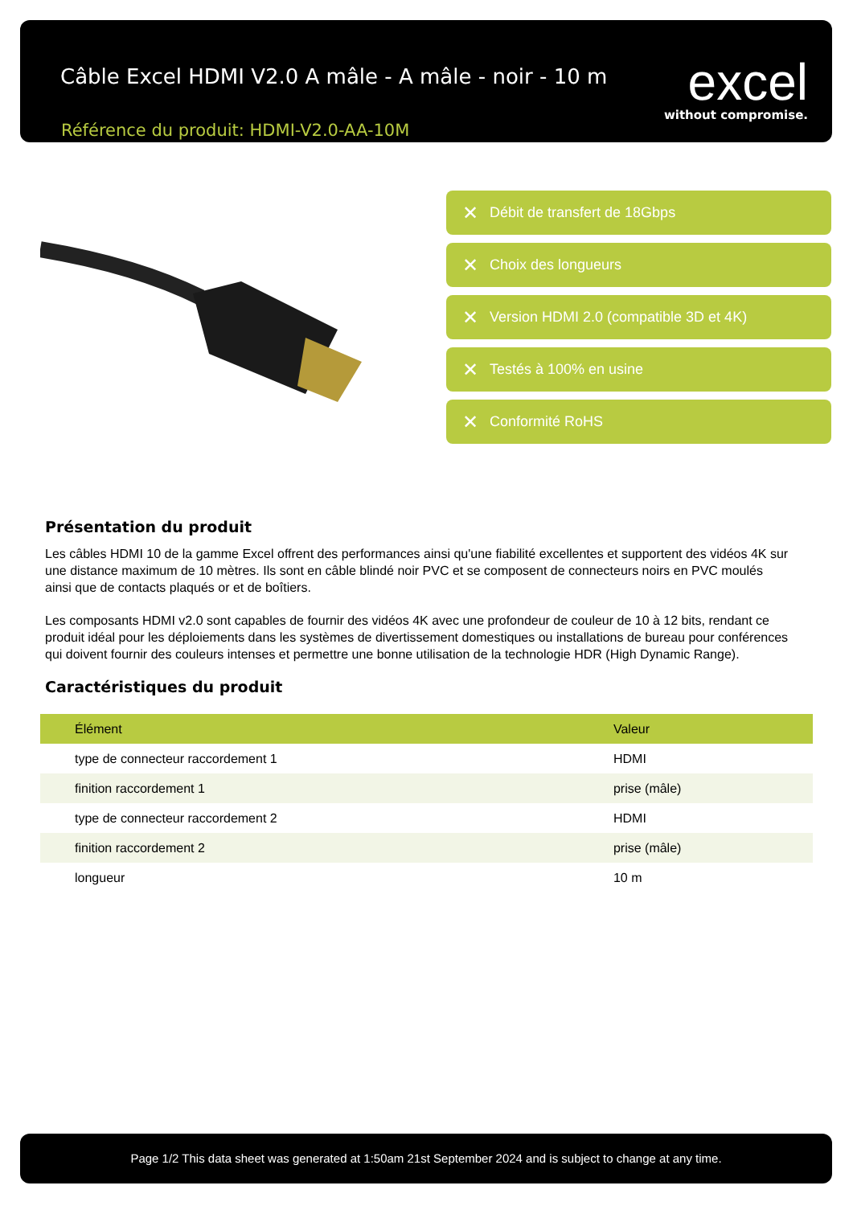Câble Excel HDMI V2.0 A mâle - A mâle - noir - 10 m
Référence du produit: HDMI-V2.0-AA-10M
excel
without compromise.
✕ Débit de transfert de 18Gbps
✕ Choix des longueurs
✕ Version HDMI 2.0 (compatible 3D et 4K)
✕ Testés à 100% en usine
✕ Conformité RoHS
Présentation du produit
Les câbles HDMI 10 de la gamme Excel offrent des performances ainsi qu'une fiabilité excellentes et supportent des vidéos 4K sur une distance maximum de 10 mètres. Ils sont en câble blindé noir PVC et se composent de connecteurs noirs en PVC moulés ainsi que de contacts plaqués or et de boîtiers.
Les composants HDMI v2.0 sont capables de fournir des vidéos 4K avec une profondeur de couleur de 10 à 12 bits, rendant ce produit idéal pour les déploiements dans les systèmes de divertissement domestiques ou installations de bureau pour conférences qui doivent fournir des couleurs intenses et permettre une bonne utilisation de la technologie HDR (High Dynamic Range).
Caractéristiques du produit
| Élément | Valeur |
| --- | --- |
| type de connecteur raccordement 1 | HDMI |
| finition raccordement 1 | prise (mâle) |
| type de connecteur raccordement 2 | HDMI |
| finition raccordement 2 | prise (mâle) |
| longueur | 10 m |
Page 1/2 This data sheet was generated at 1:50am 21st September 2024 and is subject to change at any time.